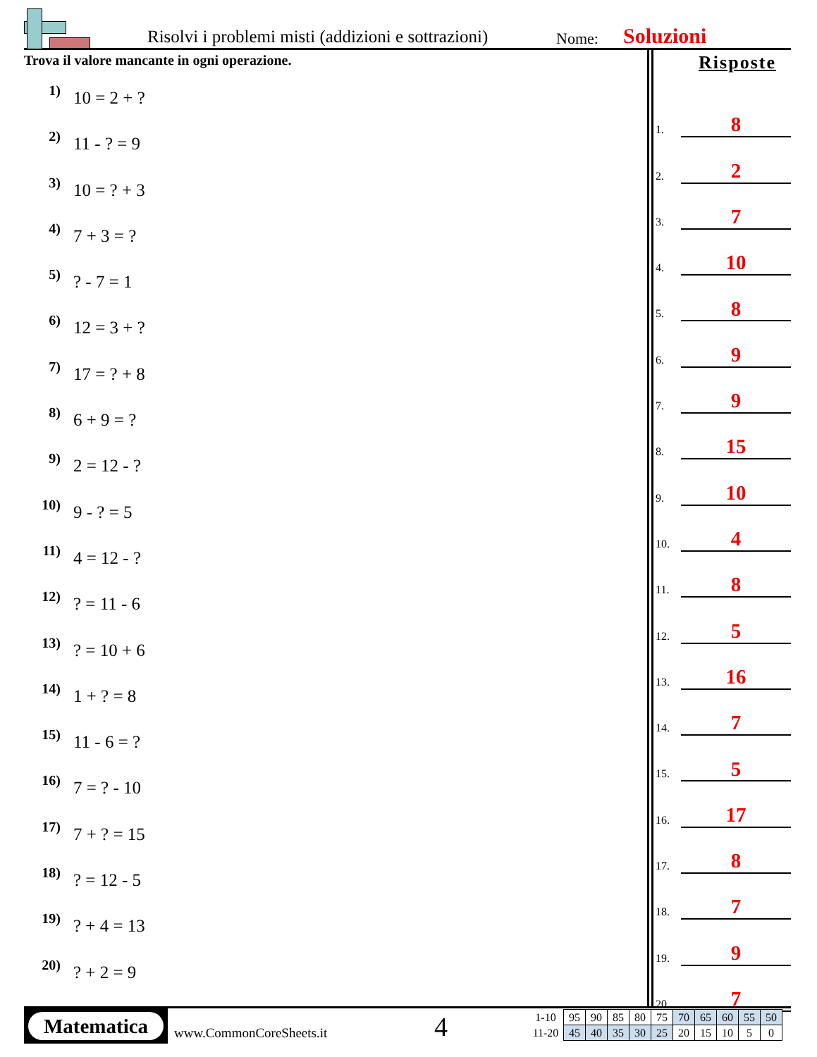Risolvi i problemi misti (addizioni e sottrazioni)
Nome: Soluzioni
Trova il valore mancante in ogni operazione.
1) 10 = 2 + ?
2) 11 - ? = 9
3) 10 = ? + 3
4) 7 + 3 = ?
5)? - 7 = 1
6) 12 = 3 + ?
7) 17 = ? + 8
8) 6 + 9 = ?
9) 2 = 12 - ?
10) 9 - ? = 5
11) 4 = 12 - ?
12)? = 11 - 6
13)? = 10 + 6
14) 1 + ? = 8
15) 11 - 6 = ?
16) 7 = ? - 10
17) 7 + ? = 15
18)? = 12 - 5
19)? + 4 = 13
20)? + 2 = 9
Risposte
1. 8
2. 2
3. 7
4. 10
5. 8
6. 9
7. 9
8. 15
9. 10
10. 4
11. 8
12. 5
13. 16
14. 7
15. 5
16. 17
17. 8
18. 7
19. 9
20. 7
Matematica
www.CommonCoreSheets.it 4
| 1-10 | 95 | 90 | 85 | 80 | 75 | 70 | 65 | 60 | 55 | 50 |
| 11-20 | 45 | 40 | 35 | 30 | 25 | 20 | 15 | 10 | 5 | 0 |